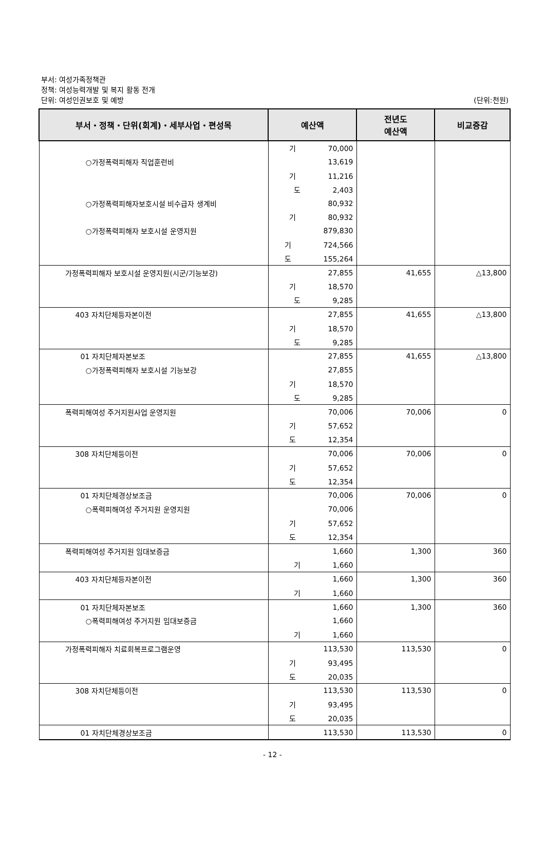부서: 여성가족정책관
정책: 여성능력개발 및 복지 활동 전개
단위: 여성인권보호 및 예방
(단위:천원)
| 부서・정책・단위(회계)・세부사업・편성목 | 예산액 | 전년도 예산액 | 비교증감 |
| --- | --- | --- | --- |
| | 기 70,000 | | |
| ○가정폭력피해자 직업훈련비 | 13,619 | | |
| | 기 11,216 | | |
| | 도 2,403 | | |
| ○가정폭력피해자보호시설 비수급자 생계비 | 80,932 | | |
| | 기 80,932 | | |
| ○가정폭력피해자 보호시설 운영지원 | 879,830 | | |
| | 기 724,566 | | |
| | 도 155,264 | | |
| 가정폭력피해자 보호시설 운영지원(시군/기능보강) | 27,855 | 41,655 | △13,800 |
| | 기 18,570 | | |
| | 도 9,285 | | |
| 403 자치단체등자본이전 | 27,855 | 41,655 | △13,800 |
| | 기 18,570 | | |
| | 도 9,285 | | |
| 01 자치단체자본보조 | 27,855 | 41,655 | △13,800 |
| ○가정폭력피해자 보호시설 기능보강 | 27,855 | | |
| | 기 18,570 | | |
| | 도 9,285 | | |
| 폭력피해여성 주거지원사업 운영지원 | 70,006 | 70,006 | 0 |
| | 기 57,652 | | |
| | 도 12,354 | | |
| 308 자치단체등이전 | 70,006 | 70,006 | 0 |
| | 기 57,652 | | |
| | 도 12,354 | | |
| 01 자치단체경상보조금 | 70,006 | 70,006 | 0 |
| ○폭력피해여성 주거지원 운영지원 | 70,006 | | |
| | 기 57,652 | | |
| | 도 12,354 | | |
| 폭력피해여성 주거지원 임대보증금 | 1,660 | 1,300 | 360 |
| | 기 1,660 | | |
| 403 자치단체등자본이전 | 1,660 | 1,300 | 360 |
| | 기 1,660 | | |
| 01 자치단체자본보조 | 1,660 | 1,300 | 360 |
| ○폭력피해여성 주거지원 임대보증금 | 1,660 | | |
| | 기 1,660 | | |
| 가정폭력피해자 치료회복프로그램운영 | 113,530 | 113,530 | 0 |
| | 기 93,495 | | |
| | 도 20,035 | | |
| 308 자치단체등이전 | 113,530 | 113,530 | 0 |
| | 기 93,495 | | |
| | 도 20,035 | | |
| 01 자치단체경상보조금 | 113,530 | 113,530 | 0 |
- 12 -